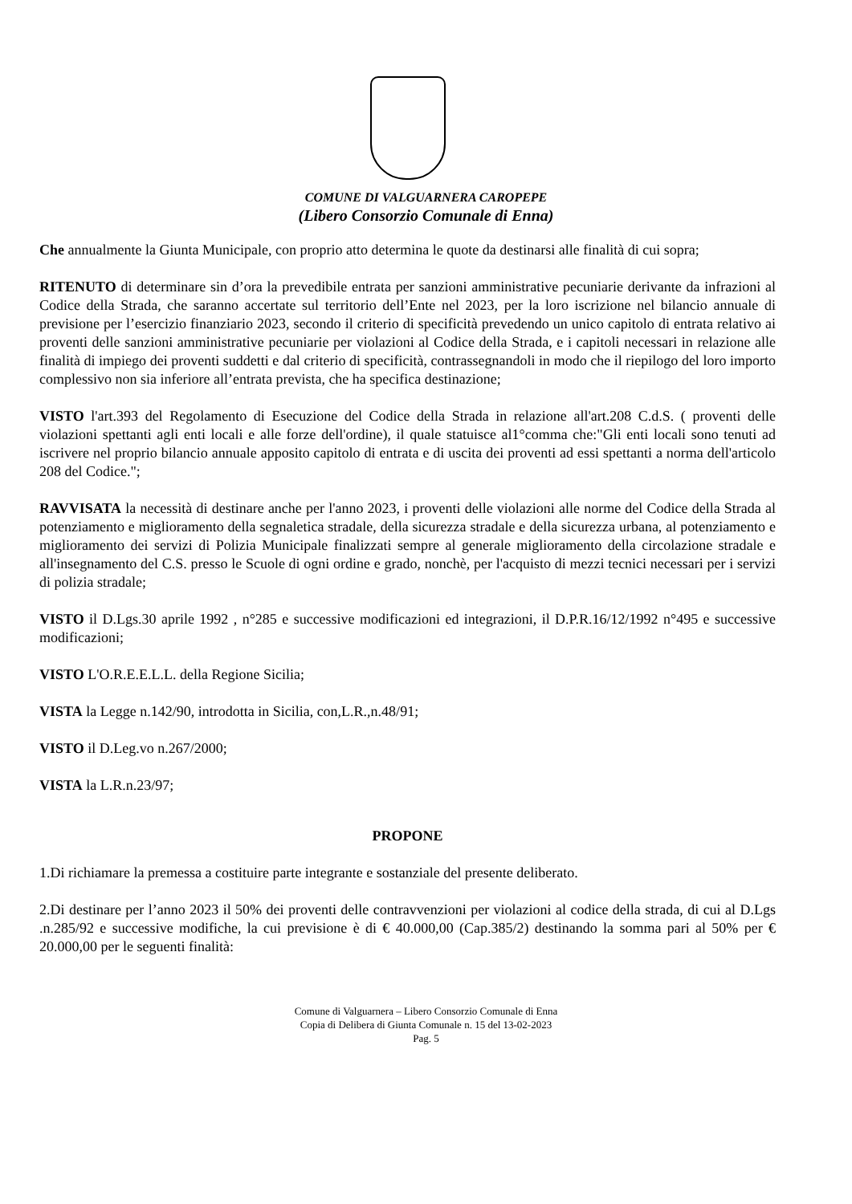COMUNE DI VALGUARNERA CAROPEPE
(Libero Consorzio Comunale di Enna)
Che annualmente la Giunta Municipale, con proprio atto determina le quote da destinarsi alle finalità di cui sopra;
RITENUTO di determinare sin d’ora la prevedibile entrata per sanzioni amministrative pecuniarie derivante da infrazioni al Codice della Strada, che saranno accertate sul territorio dell’Ente nel 2023, per la loro iscrizione nel bilancio annuale di previsione per l’esercizio finanziario 2023, secondo il criterio di specificità prevedendo un unico capitolo di entrata relativo ai proventi delle sanzioni amministrative pecuniarie per violazioni al Codice della Strada, e i capitoli necessari in relazione alle finalità di impiego dei proventi suddetti e dal criterio di specificità, contrassegnandoli in modo che il riepilogo del loro importo complessivo non sia inferiore all’entrata prevista, che ha specifica destinazione;
VISTO l'art.393 del Regolamento di Esecuzione del Codice della Strada in relazione all'art.208 C.d.S. ( proventi delle violazioni spettanti agli enti locali e alle forze dell'ordine), il quale statuisce al1°comma che:"Gli enti locali sono tenuti ad iscrivere nel proprio bilancio annuale apposito capitolo di entrata e di uscita dei proventi ad essi spettanti a norma dell'articolo 208 del Codice.";
RAVVISATA la necessità di destinare anche per l'anno 2023, i proventi delle violazioni alle norme del Codice della Strada al potenziamento e miglioramento della segnaletica stradale, della sicurezza stradale e della sicurezza urbana, al potenziamento e miglioramento dei servizi di Polizia Municipale finalizzati sempre al generale miglioramento della circolazione stradale e all'insegnamento del C.S. presso le Scuole di ogni ordine e grado, nonchè, per l'acquisto di mezzi tecnici necessari per i servizi di polizia stradale;
VISTO il D.Lgs.30 aprile 1992 , n°285 e successive modificazioni ed integrazioni, il D.P.R.16/12/1992 n°495 e successive modificazioni;
VISTO L'O.R.E.E.L.L. della Regione Sicilia;
VISTA la Legge n.142/90, introdotta in Sicilia, con,L.R.,n.48/91;
VISTO il D.Leg.vo n.267/2000;
VISTA la L.R.n.23/97;
PROPONE
1.Di richiamare la premessa a costituire parte integrante e sostanziale del presente deliberato.
2.Di destinare per l’anno 2023 il 50% dei proventi delle contravvenzioni per violazioni al codice della strada, di cui al D.Lgs .n.285/92 e successive modifiche, la cui previsione è di € 40.000,00 (Cap.385/2) destinando la somma pari al 50% per € 20.000,00 per le seguenti finalità:
Comune di Valguarnera – Libero Consorzio Comunale di Enna
Copia di Delibera di Giunta Comunale n. 15 del 13-02-2023
Pag. 5